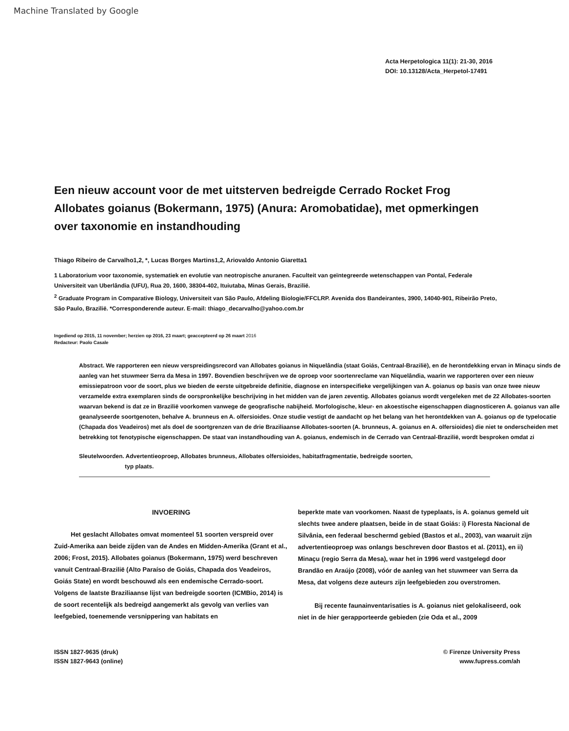Machine Translated by Google
Acta Herpetologica 11(1): 21-30, 2016
DOI: 10.13128/Acta_Herpetol-17491
Een nieuw account voor de met uitsterven bedreigde Cerrado Rocket Frog Allobates goianus (Bokermann, 1975) (Anura: Aromobatidae), met opmerkingen over taxonomie en instandhouding
Thiago Ribeiro de Carvalho1,2, *, Lucas Borges Martins1,2, Ariovaldo Antonio Giaretta1
1 Laboratorium voor taxonomie, systematiek en evolutie van neotropische anuranen. Faculteit van geïntegreerde wetenschappen van Pontal, Federale Universiteit van Uberlândia (UFU), Rua 20, 1600, 38304-402, Ituiutaba, Minas Gerais, Brazilië.
<sup>2</sup> Graduate Program in Comparative Biology, Universiteit van São Paulo, Afdeling Biologie/FFCLRP. Avenida dos Bandeirantes, 3900, 14040-901, Ribeirão Preto, São Paulo, Brazilië. *Corresponderende auteur. E-mail: thiago_decarvalho@yahoo.com.br
Ingediend op 2015, 11 november; herzien op 2016, 23 maart; geaccepteerd op 26 maart 2016
Redacteur: Paolo Casale
Abstract. We rapporteren een nieuw verspreidingsrecord van Allobates goianus in Niquelândia (staat Goiás, Centraal-Brazilië), en de herontdekking ervan in Minaçu sinds de aanleg van het stuwmeer Serra da Mesa in 1997. Bovendien beschrijven we de oproep voor soortenreclame van Niquelândia, waarin we rapporteren over een nieuw emissiepatroon voor de soort, plus we bieden de eerste uitgebreide definitie, diagnose en interspecifieke vergelijkingen van A. goianus op basis van onze twee nieuw verzamelde extra exemplaren sinds de oorspronkelijke beschrijving in het midden van de jaren zeventig. Allobates goianus wordt vergeleken met de 22 Allobates-soorten waarvan bekend is dat ze in Brazilië voorkomen vanwege de geografische nabijheid. Morfologische, kleur- en akoestische eigenschappen diagnosticeren A. goianus van alle geanalyseerde soortgenoten, behalve A. brunneus en A. olfersioides. Onze studie vestigt de aandacht op het belang van het herontdekken van A. goianus op de typelocatie (Chapada dos Veadeiros) met als doel de soortgrenzen van de drie Braziliaanse Allobates-soorten (A. brunneus, A. goianus en A. olfersioides) die niet te onderscheiden met betrekking tot fenotypische eigenschappen. De staat van instandhouding van A. goianus, endemisch in de Cerrado van Centraal-Brazilië, wordt besproken omdat zi
Sleutelwoorden. Advertentieoproep, Allobates brunneus, Allobates olfersioides, habitatfragmentatie, bedreigde soorten,
typ plaats.
INVOERING
Het geslacht Allobates omvat momenteel 51 soorten verspreid over Zuid-Amerika aan beide zijden van de Andes en Midden-Amerika (Grant et al., 2006; Frost, 2015). Allobates goianus (Bokermann, 1975) werd beschreven vanuit Centraal-Brazilië (Alto Paraíso de Goiás, Chapada dos Veadeiros, Goiás State) en wordt beschouwd als een endemische Cerrado-soort. Volgens de laatste Braziliaanse lijst van bedreigde soorten (ICMBio, 2014) is de soort recentelijk als bedreigd aangemerkt als gevolg van verlies van leefgebied, toenemende versnippering van habitats en
beperkte mate van voorkomen. Naast de typeplaats, is A. goianus gemeld uit slechts twee andere plaatsen, beide in de staat Goiás: i) Floresta Nacional de Silvânia, een federaal beschermd gebied (Bastos et al., 2003), van waaruit zijn advertentieoproep was onlangs beschreven door Bastos et al. (2011), en ii) Minaçu (regio Serra da Mesa), waar het in 1996 werd vastgelegd door Brandão en Araújo (2008), vóór de aanleg van het stuwmeer van Serra da Mesa, dat volgens deze auteurs zijn leefgebieden zou overstromen.
Bij recente faunainventarisaties is A. goianus niet gelokaliseerd, ook niet in de hier gerapporteerde gebieden (zie Oda et al., 2009
ISSN 1827-9635 (druk)
ISSN 1827-9643 (online)
© Firenze University Press
www.fupress.com/ah